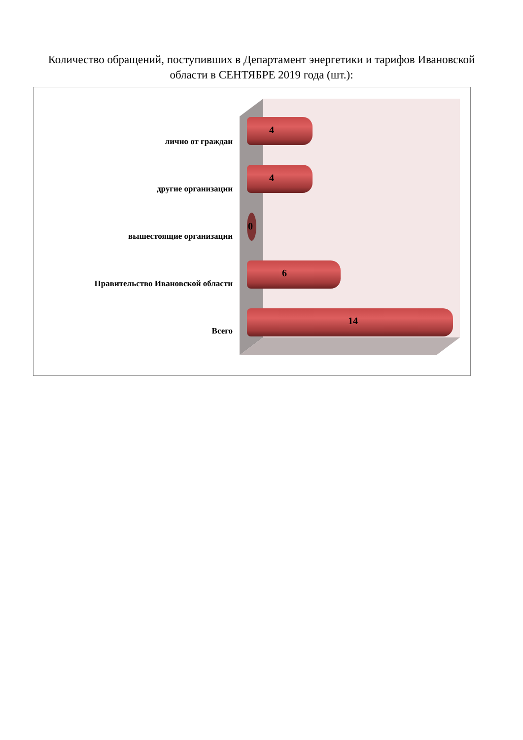Количество обращений, поступивших в Департамент энергетики и тарифов Ивановской области в СЕНТЯБРЕ 2019 года (шт.):
лично от граждан
4
другие организации
4
вышестоящие организации
0
Правительство Ивановской области
6
Всего
14